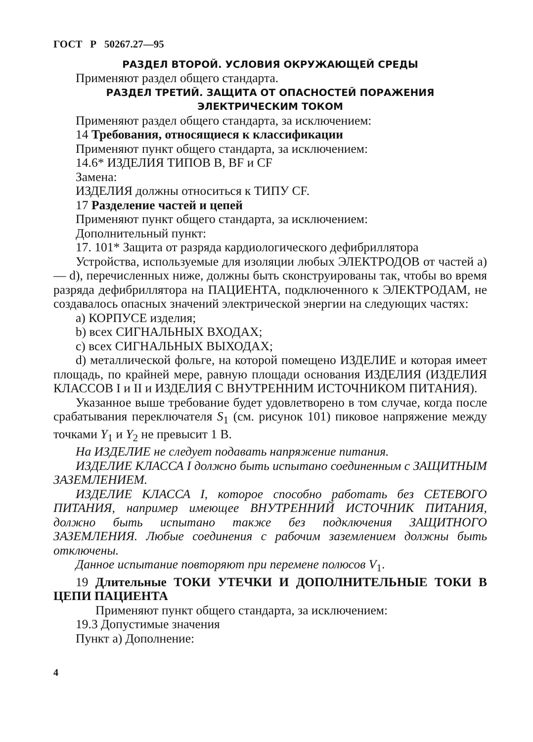ГОСТ Р 50267.27—95
РАЗДЕЛ ВТОРОЙ. УСЛОВИЯ ОКРУЖАЮЩЕЙ СРЕДЫ
Применяют раздел общего стандарта.
РАЗДЕЛ ТРЕТИЙ. ЗАЩИТА ОТ ОПАСНОСТЕЙ ПОРАЖЕНИЯ
ЭЛЕКТРИЧЕСКИМ ТОКОМ
Применяют раздел общего стандарта, за исключением:
14 Требования, относящиеся к классификации
Применяют пункт общего стандарта, за исключением:
14.6* ИЗДЕЛИЯ ТИПОВ B, BF и CF
Замена:
ИЗДЕЛИЯ должны относиться к ТИПУ CF.
17 Разделение частей и цепей
Применяют пункт общего стандарта, за исключением:
Дополнительный пункт:
17. 101* Защита от разряда кардиологического дефибриллятора
Устройства, используемые для изоляции любых ЭЛЕКТРОДОВ от частей a) — d), перечисленных ниже, должны быть сконструированы так, чтобы во время разряда дефибриллятора на ПАЦИЕНТА, подключенного к ЭЛЕКТРОДАМ, не создавалось опасных значений электрической энергии на следующих частях:
a) КОРПУСЕ изделия;
b) всех СИГНАЛЬНЫХ ВХОДАХ;
c) всех СИГНАЛЬНЫХ ВЫХОДАХ;
d) металлической фольге, на которой помещено ИЗДЕЛИЕ и которая имеет площадь, по крайней мере, равную площади основания ИЗДЕЛИЯ (ИЗДЕЛИЯ КЛАССОВ I и II и ИЗДЕЛИЯ С ВНУТРЕННИМ ИСТОЧНИКОМ ПИТАНИЯ).
Указанное выше требование будет удовлетворено в том случае, когда после срабатывания переключателя S<sub>1</sub> (см. рисунок 101) пиковое напряжение между точками Y<sub>1</sub> и Y<sub>2</sub> не превысит 1 В.
На ИЗДЕЛИЕ не следует подавать напряжение питания.
ИЗДЕЛИЕ КЛАССА I должно быть испытано соединенным с ЗАЩИТНЫМ ЗАЗЕМЛЕНИЕМ.
ИЗДЕЛИЕ КЛАССА I, которое способно работать без СЕТЕВОГО ПИТАНИЯ, например имеющее ВНУТРЕННИЙ ИСТОЧНИК ПИТАНИЯ, должно быть испытано также без подключения ЗАЩИТНОГО ЗАЗЕМЛЕНИЯ. Любые соединения с рабочим заземлением должны быть отключены.
Данное испытание повторяют при перемене полюсов V<sub>1</sub>.
19 Длительные ТОКИ УТЕЧКИ И ДОПОЛНИТЕЛЬНЫЕ ТОКИ В ЦЕПИ ПАЦИЕНТА
Применяют пункт общего стандарта, за исключением:
19.3 Допустимые значения
Пункт a) Дополнение:
4